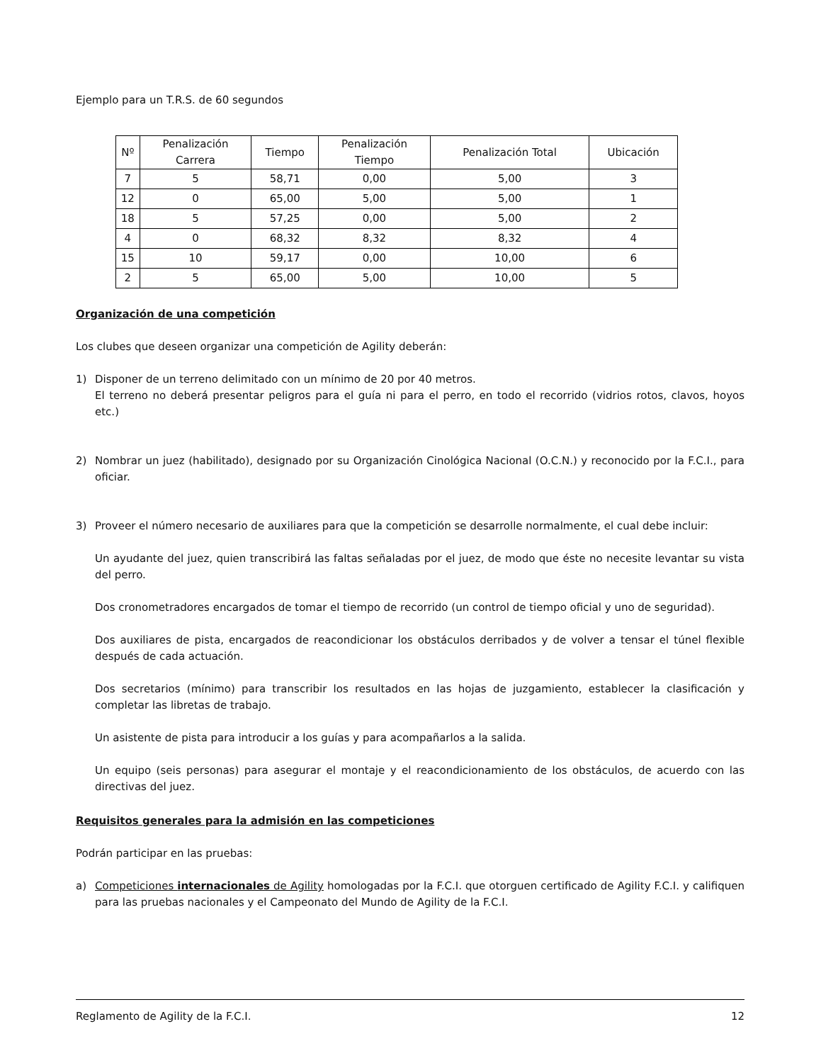Ejemplo para un T.R.S. de 60 segundos
| Nº | Penalización Carrera | Tiempo | Penalización Tiempo | Penalización Total | Ubicación |
| --- | --- | --- | --- | --- | --- |
| 7 | 5 | 58,71 | 0,00 | 5,00 | 3 |
| 12 | 0 | 65,00 | 5,00 | 5,00 | 1 |
| 18 | 5 | 57,25 | 0,00 | 5,00 | 2 |
| 4 | 0 | 68,32 | 8,32 | 8,32 | 4 |
| 15 | 10 | 59,17 | 0,00 | 10,00 | 6 |
| 2 | 5 | 65,00 | 5,00 | 10,00 | 5 |
Organización de una competición
Los clubes que deseen organizar una competición de Agility deberán:
1) Disponer de un terreno delimitado con un mínimo de 20 por 40 metros.
El terreno no deberá presentar peligros para el guía ni para el perro, en todo el recorrido (vidrios rotos, clavos, hoyos etc.)
2) Nombrar un juez (habilitado), designado por su Organización Cinológica Nacional (O.C.N.) y reconocido por la F.C.I., para oficiar.
3) Proveer el número necesario de auxiliares para que la competición se desarrolle normalmente, el cual debe incluir:
Un ayudante del juez, quien transcribirá las faltas señaladas por el juez, de modo que éste no necesite levantar su vista del perro.
Dos cronometradores encargados de tomar el tiempo de recorrido (un control de tiempo oficial y uno de seguridad).
Dos auxiliares de pista, encargados de reacondicionar los obstáculos derribados y de volver a tensar el túnel flexible después de cada actuación.
Dos secretarios (mínimo) para transcribir los resultados en las hojas de juzgamiento, establecer la clasificación y completar las libretas de trabajo.
Un asistente de pista para introducir a los guías y para acompañarlos a la salida.
Un equipo (seis personas) para asegurar el montaje y el reacondicionamiento de los obstáculos, de acuerdo con las directivas del juez.
Requisitos generales para la admisión en las competiciones
Podrán participar en las pruebas:
a) Competiciones internacionales de Agility homologadas por la F.C.I. que otorguen certificado de Agility F.C.I. y califiquen para las pruebas nacionales y el Campeonato del Mundo de Agility de la F.C.I.
Reglamento de Agility de la F.C.I. 12